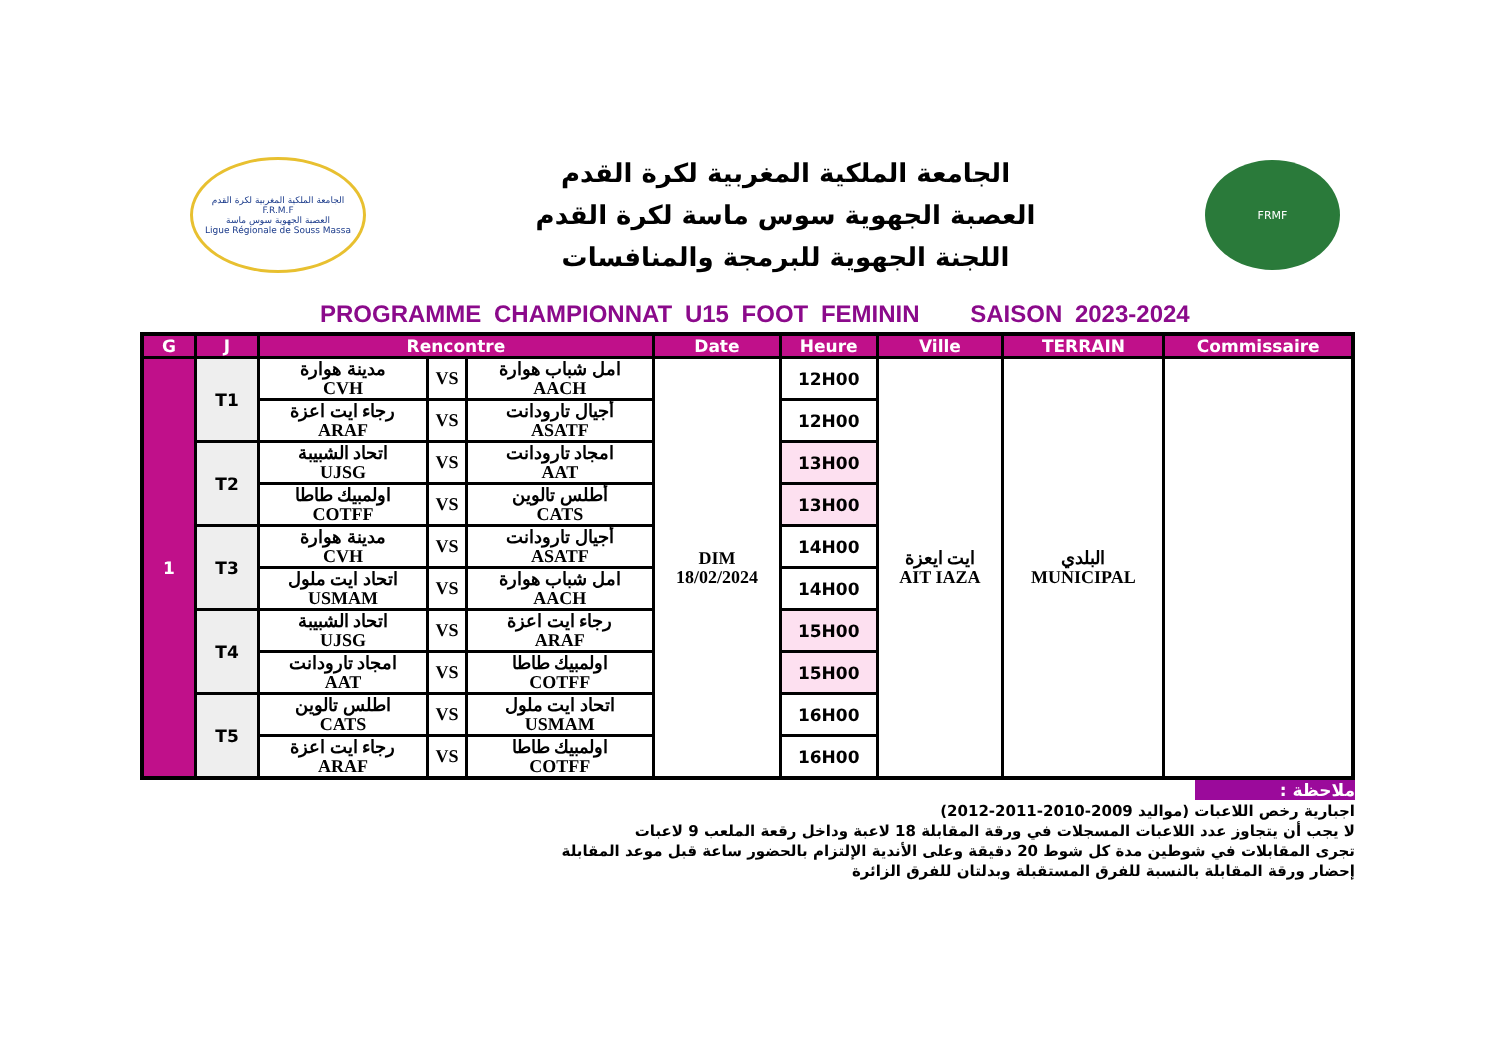الجامعة الملكية المغربية لكرة القدم
F.R.M.F
العصبة الجهوية سوس ماسة
Ligue Régionale de Souss Massa
الجامعة الملكية المغربية لكرة القدم
العصبة الجهوية سوس ماسة لكرة القدم
اللجنة الجهوية للبرمجة والمنافسات
FRMF
PROGRAMME CHAMPIONNAT U15 FOOT FEMININ SAISON 2023-2024
| G | J | Rencontre | | | Date | Heure | Ville | TERRAIN | Commissaire |
| --- | --- | --- | --- | --- | --- | --- | --- | --- | --- |
| 1 | T1 | مدينة هوارة CVH | VS | امل شباب هوارة AACH | DIM 18/02/2024 | 12H00 | ايت ايعزة AIT IAZA | البلدي MUNICIPAL | |
| | | رجاء ايت اعزة ARAF | VS | أجيال تارودانت ASATF | | 12H00 | | | |
| | T2 | اتحاد الشبيبة UJSG | VS | امجاد تارودانت AAT | | 13H00 | | | |
| | | اولمبيك طاطا COTFF | VS | أطلس تالوين CATS | | 13H00 | | | |
| | T3 | مدينة هوارة CVH | VS | أجيال تارودانت ASATF | | 14H00 | | | |
| | | اتحاد ايت ملول USMAM | VS | امل شباب هوارة AACH | | 14H00 | | | |
| | T4 | اتحاد الشبيبة UJSG | VS | رجاء ايت اعزة ARAF | | 15H00 | | | |
| | | امجاد تارودانت AAT | VS | اولمبيك طاطا COTFF | | 15H00 | | | |
| | T5 | اطلس تالوين CATS | VS | اتحاد ايت ملول USMAM | | 16H00 | | | |
| | | رجاء ايت اعزة ARAF | VS | اولمبيك طاطا COTFF | | 16H00 | | | |
ملاحظة :
اجبارية رخص اللاعبات (مواليد 2009-2010-2011-2012)
لا يجب أن يتجاوز عدد اللاعبات المسجلات في ورقة المقابلة 18 لاعبة وداخل رقعة الملعب 9 لاعبات
تجرى المقابلات في شوطين مدة كل شوط 20 دقيقة وعلى الأندية الإلتزام بالحضور ساعة قبل موعد المقابلة
إحضار ورقة المقابلة بالنسبة للفرق المستقبلة وبدلتان للفرق الزائرة